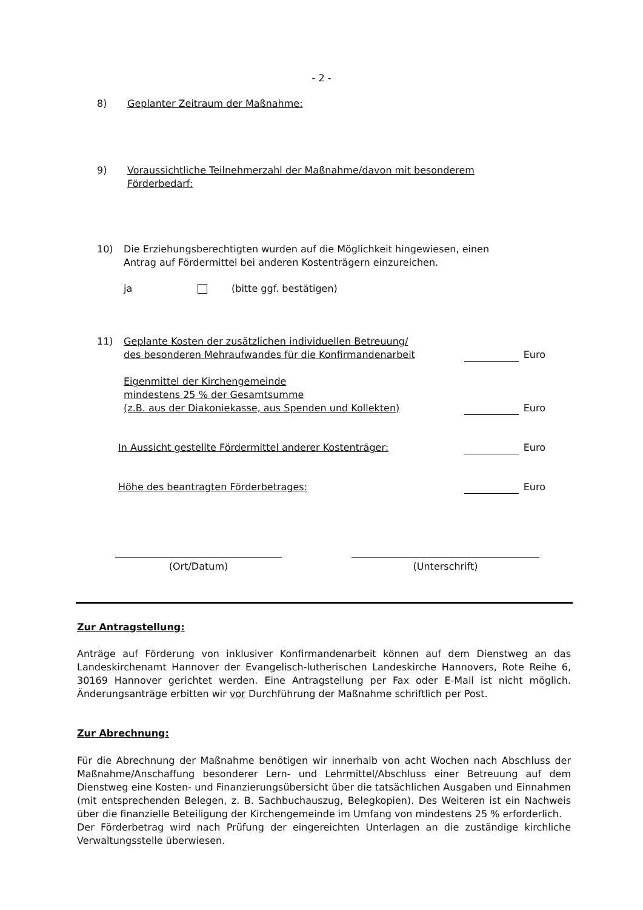- 2 -
8) Geplanter Zeitraum der Maßnahme:
9) Voraussichtliche Teilnehmerzahl der Maßnahme/davon mit besonderem
Förderbedarf:
10) Die Erziehungsberechtigten wurden auf die Möglichkeit hingewiesen, einen
Antrag auf Fördermittel bei anderen Kostenträgern einzureichen.
ja (bitte ggf. bestätigen)
11)
Geplante Kosten der zusätzlichen individuellen Betreuung/
des besonderen Mehraufwandes für die Konfirmandenarbeit Euro
Eigenmittel der Kirchengemeinde
mindestens 25 % der Gesamtsumme
(z.B. aus der Diakoniekasse, aus Spenden und Kollekten) Euro
In Aussicht gestellte Fördermittel anderer Kostenträger: Euro
Höhe des beantragten Förderbetrages: Euro
(Ort/Datum) (Unterschrift)
Zur Antragstellung:
Anträge auf Förderung von inklusiver Konfirmandenarbeit können auf dem Dienstweg an das Landeskirchenamt Hannover der Evangelisch-lutherischen Landeskirche Hannovers, Rote Reihe 6, 30169 Hannover gerichtet werden. Eine Antragstellung per Fax oder E-Mail ist nicht möglich. Änderungsanträge erbitten wir vor Durchführung der Maßnahme schriftlich per Post.
Zur Abrechnung:
Für die Abrechnung der Maßnahme benötigen wir innerhalb von acht Wochen nach Abschluss der Maßnahme/Anschaffung besonderer Lern- und Lehrmittel/Abschluss einer Betreuung auf dem Dienstweg eine Kosten- und Finanzierungsübersicht über die tatsächlichen Ausgaben und Einnahmen (mit entsprechenden Belegen, z. B. Sachbuchauszug, Belegkopien). Des Weiteren ist ein Nachweis über die finanzielle Beteiligung der Kirchengemeinde im Umfang von mindestens 25 % erforderlich.
Der Förderbetrag wird nach Prüfung der eingereichten Unterlagen an die zuständige kirchliche Verwaltungsstelle überwiesen.